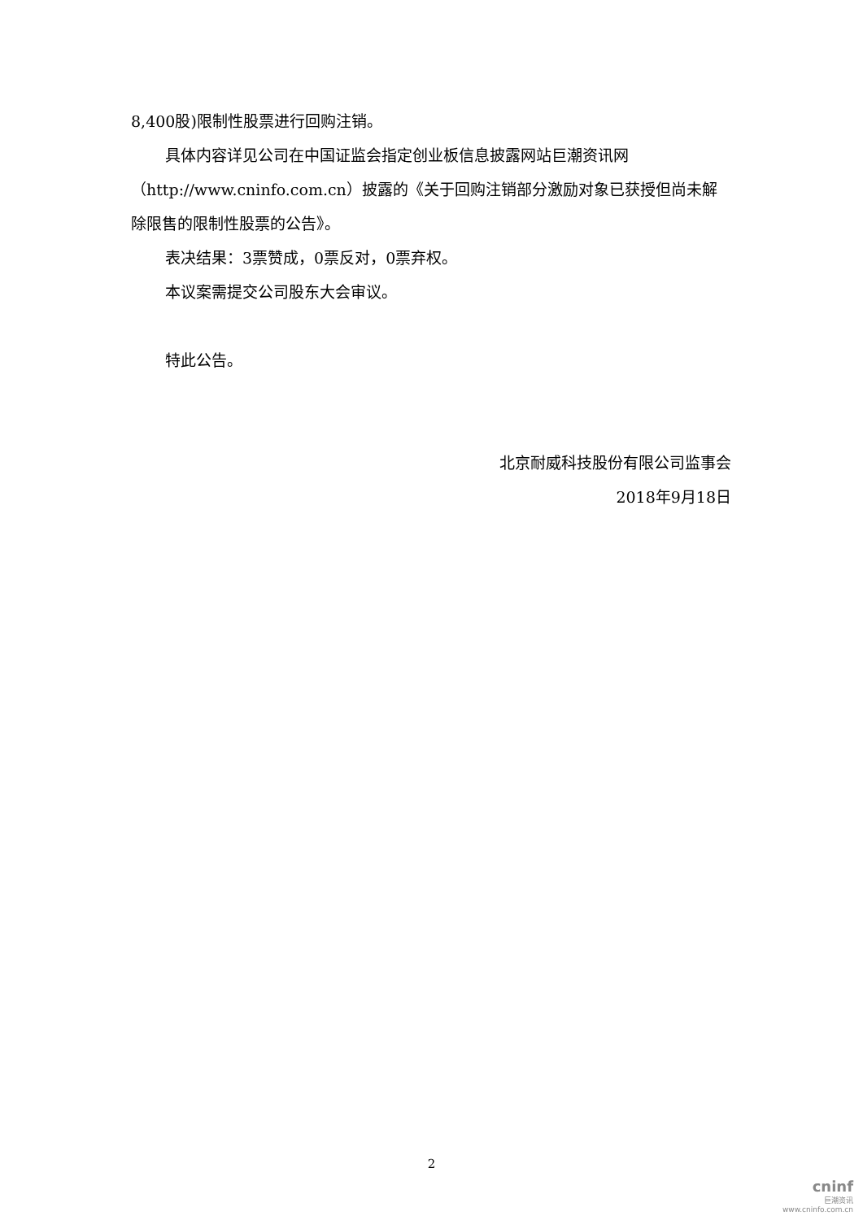8,400股)限制性股票进行回购注销。
具体内容详见公司在中国证监会指定创业板信息披露网站巨潮资讯网（http://www.cninfo.com.cn）披露的《关于回购注销部分激励对象已获授但尚未解除限售的限制性股票的公告》。
表决结果：3票赞成，0票反对，0票弃权。
本议案需提交公司股东大会审议。
特此公告。
北京耐威科技股份有限公司监事会
2018年9月18日
2
cninf
巨潮资讯
www.cninfo.com.cn